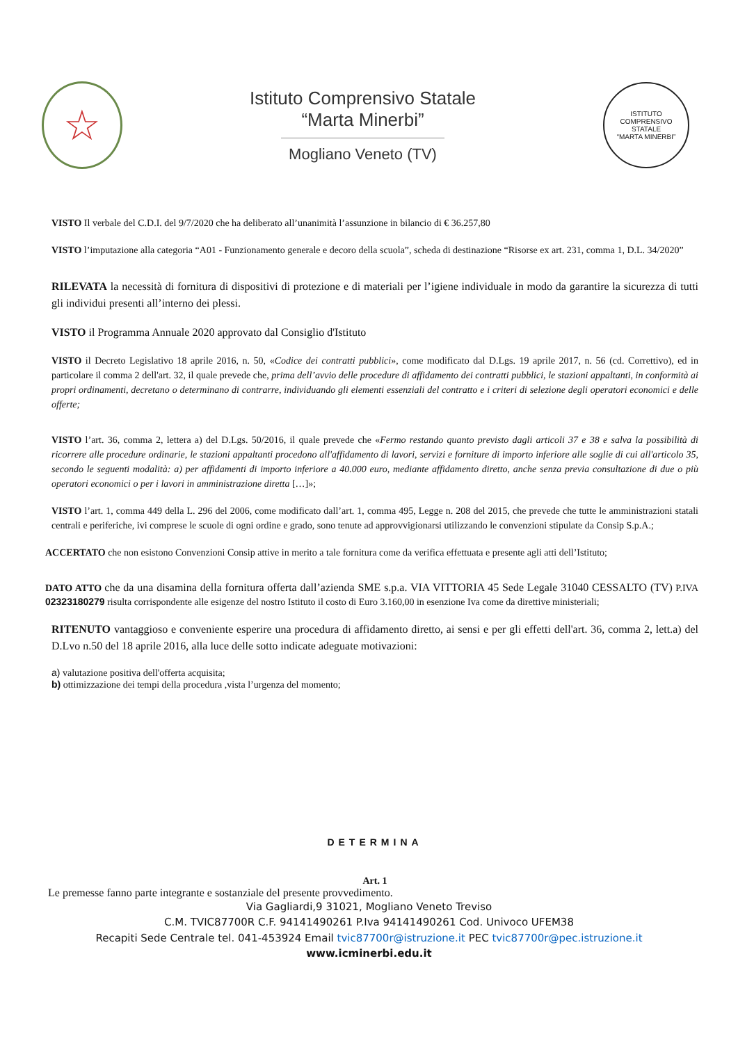☆
Istituto Comprensivo Statale
“Marta Minerbi”
Mogliano Veneto (TV)
ISTITUTO COMPRENSIVO STATALE
“MARTA MINERBI”
VISTO Il verbale del C.D.I. del 9/7/2020 che ha deliberato all’unanimità l’assunzione in bilancio di € 36.257,80
VISTO l’imputazione alla categoria “A01 - Funzionamento generale e decoro della scuola”, scheda di destinazione “Risorse ex art. 231, comma 1, D.L. 34/2020”
RILEVATA la necessità di fornitura di dispositivi di protezione e di materiali per l’igiene individuale in modo da garantire la sicurezza di tutti gli individui presenti all’interno dei plessi.
VISTO il Programma Annuale 2020 approvato dal Consiglio d'Istituto
VISTO il Decreto Legislativo 18 aprile 2016, n. 50, «Codice dei contratti pubblici», come modificato dal D.Lgs. 19 aprile 2017, n. 56 (cd. Correttivo), ed in particolare il comma 2 dell'art. 32, il quale prevede che, prima dell’avvio delle procedure di affidamento dei contratti pubblici, le stazioni appaltanti, in conformità ai propri ordinamenti, decretano o determinano di contrarre, individuando gli elementi essenziali del contratto e i criteri di selezione degli operatori economici e delle offerte;
VISTO l’art. 36, comma 2, lettera a) del D.Lgs. 50/2016, il quale prevede che «Fermo restando quanto previsto dagli articoli 37 e 38 e salva la possibilità di ricorrere alle procedure ordinarie, le stazioni appaltanti procedono all'affidamento di lavori, servizi e forniture di importo inferiore alle soglie di cui all'articolo 35, secondo le seguenti modalità: a) per affidamenti di importo inferiore a 40.000 euro, mediante affidamento diretto, anche senza previa consultazione di due o più operatori economici o per i lavori in amministrazione diretta […]»;
VISTO l’art. 1, comma 449 della L. 296 del 2006, come modificato dall’art. 1, comma 495, Legge n. 208 del 2015, che prevede che tutte le amministrazioni statali centrali e periferiche, ivi comprese le scuole di ogni ordine e grado, sono tenute ad approvvigionarsi utilizzando le convenzioni stipulate da Consip S.p.A.;
ACCERTATO che non esistono Convenzioni Consip attive in merito a tale fornitura come da verifica effettuata e presente agli atti dell’Istituto;
DATO ATTO che da una disamina della fornitura offerta dall’azienda SME s.p.a. VIA VITTORIA 45 Sede Legale 31040 CESSALTO (TV) P.IVA 02323180279 risulta corrispondente alle esigenze del nostro Istituto il costo di Euro 3.160,00 in esenzione Iva come da direttive ministeriali;
RITENUTO vantaggioso e conveniente esperire una procedura di affidamento diretto, ai sensi e per gli effetti dell'art. 36, comma 2, lett.a) del D.Lvo n.50 del 18 aprile 2016, alla luce delle sotto indicate adeguate motivazioni:
a) valutazione positiva dell'offerta acquisita;
b) ottimizzazione dei tempi della procedura ,vista l’urgenza del momento;
DETERMINA
Art. 1
Le premesse fanno parte integrante e sostanziale del presente provvedimento.
Via Gagliardi,9 31021, Mogliano Veneto Treviso
C.M. TVIC87700R C.F. 94141490261 P.Iva 94141490261 Cod. Univoco UFEM38
Recapiti Sede Centrale tel. 041-453924 Email tvic87700r@istruzione.it PEC tvic87700r@pec.istruzione.it
www.icminerbi.edu.it